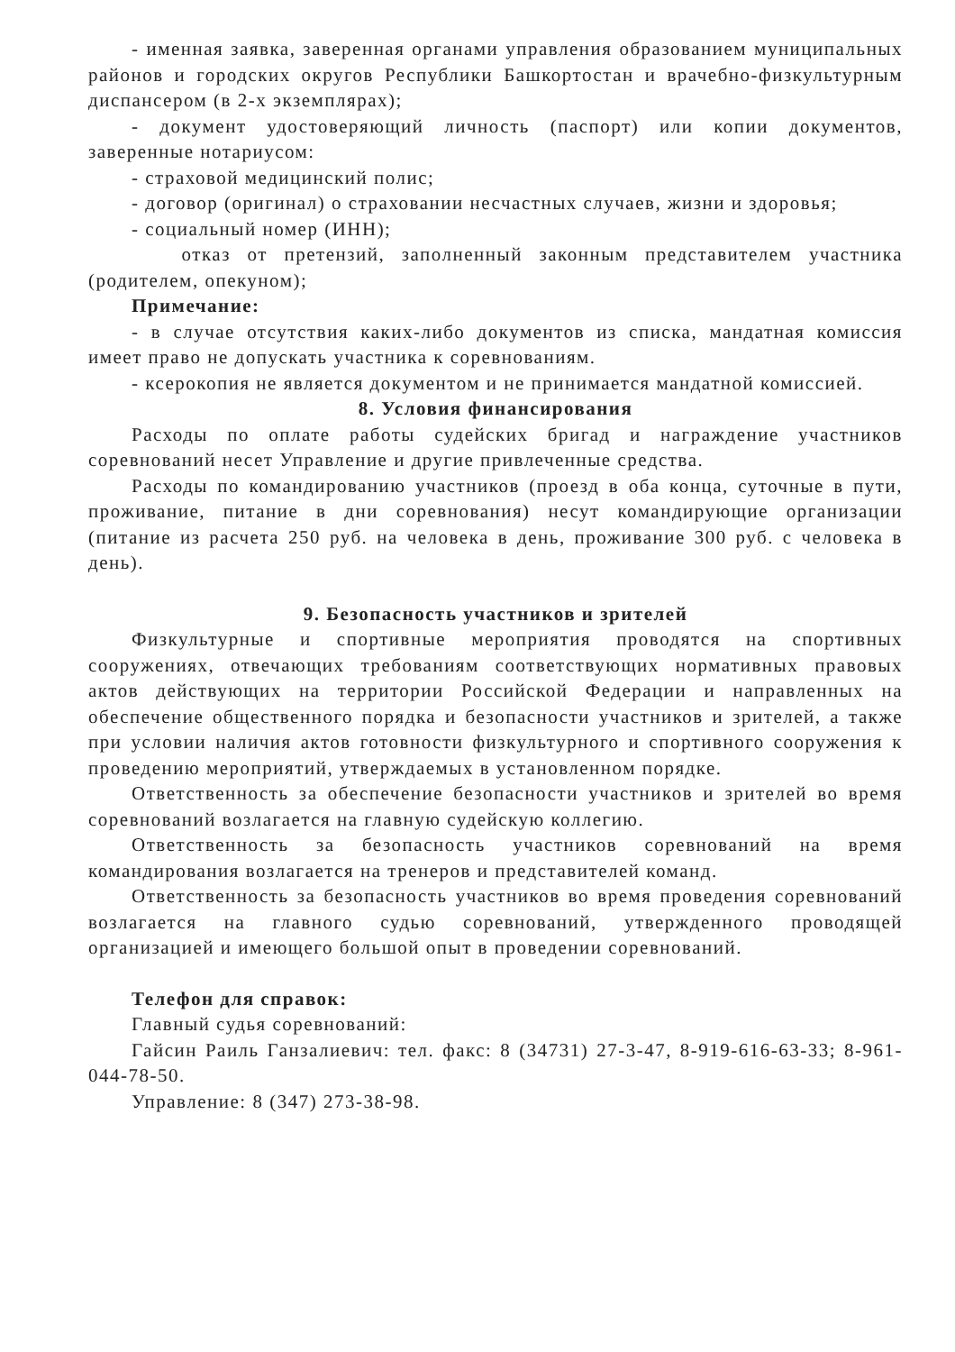- именная заявка, заверенная органами управления образованием муниципальных районов и городских округов Республики Башкортостан и врачебно-физкультурным диспансером (в 2-х экземплярах);
- документ удостоверяющий личность (паспорт) или копии документов, заверенные нотариусом:
- страховой медицинский полис;
- договор (оригинал) о страховании несчастных случаев, жизни и здоровья;
- социальный номер (ИНН);
отказ от претензий, заполненный законным представителем участника (родителем, опекуном);
Примечание:
- в случае отсутствия каких-либо документов из списка, мандатная комиссия имеет право не допускать участника к соревнованиям.
- ксерокопия не является документом и не принимается мандатной комиссией.
8. Условия финансирования
Расходы по оплате работы судейских бригад и награждение участников соревнований несет Управление и другие привлеченные средства.
Расходы по командированию участников (проезд в оба конца, суточные в пути, проживание, питание в дни соревнования) несут командирующие организации (питание из расчета 250 руб. на человека в день, проживание 300 руб. с человека в день).
9. Безопасность участников и зрителей
Физкультурные и спортивные мероприятия проводятся на спортивных сооружениях, отвечающих требованиям соответствующих нормативных правовых актов действующих на территории Российской Федерации и направленных на обеспечение общественного порядка и безопасности участников и зрителей, а также при условии наличия актов готовности физкультурного и спортивного сооружения к проведению мероприятий, утверждаемых в установленном порядке.
Ответственность за обеспечение безопасности участников и зрителей во время соревнований возлагается на главную судейскую коллегию.
Ответственность за безопасность участников соревнований на время командирования возлагается на тренеров и представителей команд.
Ответственность за безопасность участников во время проведения соревнований возлагается на главного судью соревнований, утвержденного проводящей организацией и имеющего большой опыт в проведении соревнований.
Телефон для справок:
Главный судья соревнований:
Гайсин Раиль Ганзалиевич: тел. факс: 8 (34731) 27-3-47, 8-919-616-63-33; 8-961-044-78-50.
Управление: 8 (347) 273-38-98.